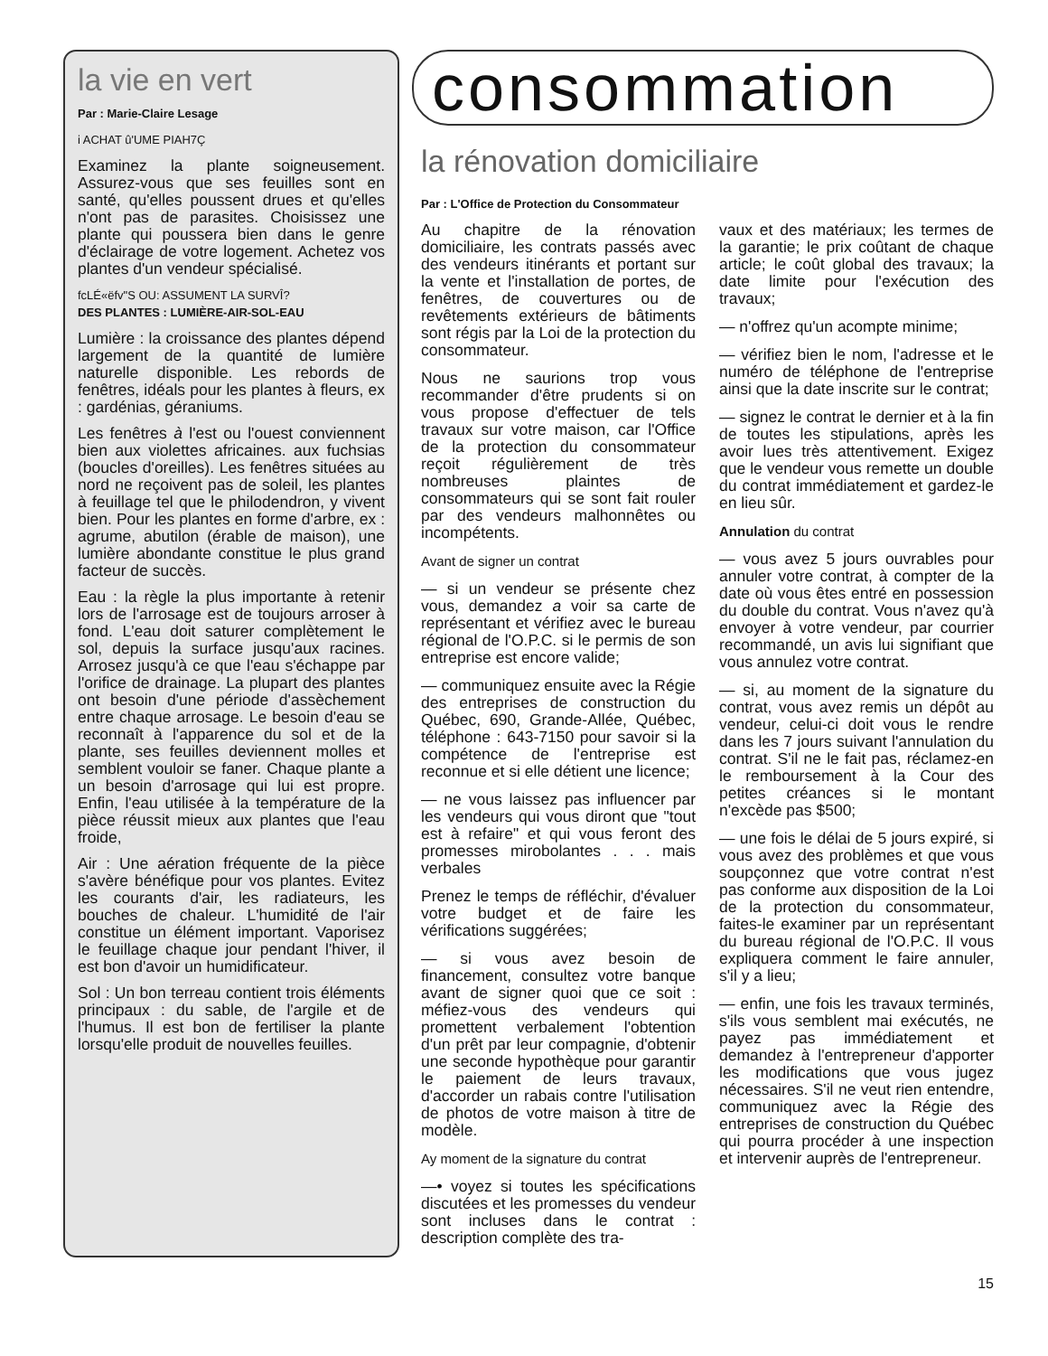la vie en vert
Par : Marie-Claire Lesage
i ACHAT û'UME PIAH7Ç
Examinez la plante soigneusement. Assurez-vous que ses feuilles sont en santé, qu'elles poussent drues et qu'elles n'ont pas de parasites. Choisissez une plante qui poussera bien dans le genre d'éclairage de votre logement. Achetez vos plantes d'un vendeur spécialisé.
fcLÉ«ëfv"S OU: ASSUMENT LA SURVÎ?
DES PLANTES : LUMIÈRE-AIR-SOL-EAU
Lumière : la croissance des plantes dépend largement de la quantité de lumière naturelle disponible. Les rebords de fenêtres, idéals pour les plantes à fleurs, ex : gardénias, géraniums.
Les fenêtres à l'est ou l'ouest conviennent bien aux violettes africaines. aux fuchsias (boucles d'oreilles). Les fenêtres situées au nord ne reçoivent pas de soleil, les plantes à feuillage tel que le philodendron, y vivent bien. Pour les plantes en forme d'arbre, ex : agrume, abutilon (érable de maison), une lumière abondante constitue le plus grand facteur de succès.
Eau : la règle la plus importante à retenir lors de l'arrosage est de toujours arroser à fond. L'eau doit saturer complètement le sol, depuis la surface jusqu'aux racines. Arrosez jusqu'à ce que l'eau s'échappe par l'orifice de drainage. La plupart des plantes ont besoin d'une période d'assèchement entre chaque arrosage. Le besoin d'eau se reconnaît à l'apparence du sol et de la plante, ses feuilles deviennent molles et semblent vouloir se faner. Chaque plante a un besoin d'arrosage qui lui est propre. Enfin, l'eau utilisée à la température de la pièce réussit mieux aux plantes que l'eau froide,
Air : Une aération fréquente de la pièce s'avère bénéfique pour vos plantes. Evitez les courants d'air, les radiateurs, les bouches de chaleur. L'humidité de l'air constitue un élément important. Vaporisez le feuillage chaque jour pendant l'hiver, il est bon d'avoir un humidificateur.
Sol : Un bon terreau contient trois éléments principaux : du sable, de l'argile et de l'humus. Il est bon de fertiliser la plante lorsqu'elle produit de nouvelles feuilles.
consommation
la rénovation domiciliaire
Par : L'Office de Protection du Consommateur
Au chapitre de la rénovation domiciliaire, les contrats passés avec des vendeurs itinérants et portant sur la vente et l'installation de portes, de fenêtres, de couvertures ou de revêtements extérieurs de bâtiments sont régis par la Loi de la protection du consommateur.
Nous ne saurions trop vous recommander d'être prudents si on vous propose d'effectuer de tels travaux sur votre maison, car l'Office de la protection du consommateur reçoit régulièrement de très nombreuses plaintes de consommateurs qui se sont fait rouler par des vendeurs malhonnêtes ou incompétents.
Avant de signer un contrat
— si un vendeur se présente chez vous, demandez a voir sa carte de représentant et vérifiez avec le bureau régional de l'O.P.C. si le permis de son entreprise est encore valide;
— communiquez ensuite avec la Régie des entreprises de construction du Québec, 690, Grande-Allée, Québec, téléphone : 643-7150 pour savoir si la compétence de l'entreprise est reconnue et si elle détient une licence;
— ne vous laissez pas influencer par les vendeurs qui vous diront que "tout est à refaire" et qui vous feront des promesses mirobolantes . . . mais verbales
Prenez le temps de réfléchir, d'évaluer votre budget et de faire les vérifications suggérées;
— si vous avez besoin de financement, consultez votre banque avant de signer quoi que ce soit : méfiez-vous des vendeurs qui promettent verbalement l'obtention d'un prêt par leur compagnie, d'obtenir une seconde hypothèque pour garantir le paiement de leurs travaux, d'accorder un rabais contre l'utilisation de photos de votre maison à titre de modèle.
Ay moment de la signature du contrat
—• voyez si toutes les spécifications discutées et les promesses du vendeur sont incluses dans le contrat : description complète des tra-
vaux et des matériaux; les termes de la garantie; le prix coûtant de chaque article; le coût global des travaux; la date limite pour l'exécution des travaux;
— n'offrez qu'un acompte minime;
— vérifiez bien le nom, l'adresse et le numéro de téléphone de l'entreprise ainsi que la date inscrite sur le contrat;
— signez le contrat le dernier et à la fin de toutes les stipulations, après les avoir lues très attentivement. Exigez que le vendeur vous remette un double du contrat immédiatement et gardez-le en lieu sûr.
Annulation du contrat
— vous avez 5 jours ouvrables pour annuler votre contrat, à compter de la date où vous êtes entré en possession du double du contrat. Vous n'avez qu'à envoyer à votre vendeur, par courrier recommandé, un avis lui signifiant que vous annulez votre contrat.
— si, au moment de la signature du contrat, vous avez remis un dépôt au vendeur, celui-ci doit vous le rendre dans les 7 jours suivant l'annulation du contrat. S'il ne le fait pas, réclamez-en le remboursement à la Cour des petites créances si le montant n'excède pas $500;
— une fois le délai de 5 jours expiré, si vous avez des problèmes et que vous soupçonnez que votre contrat n'est pas conforme aux disposition de la Loi de la protection du consommateur, faites-le examiner par un représentant du bureau régional de l'O.P.C. Il vous expliquera comment le faire annuler, s'il y a lieu;
— enfin, une fois les travaux terminés, s'ils vous semblent mai exécutés, ne payez pas immédiatement et demandez à l'entrepreneur d'apporter les modifications que vous jugez nécessaires. S'il ne veut rien entendre, communiquez avec la Régie des entreprises de construction du Québec qui pourra procéder à une inspection et intervenir auprès de l'entrepreneur.
15